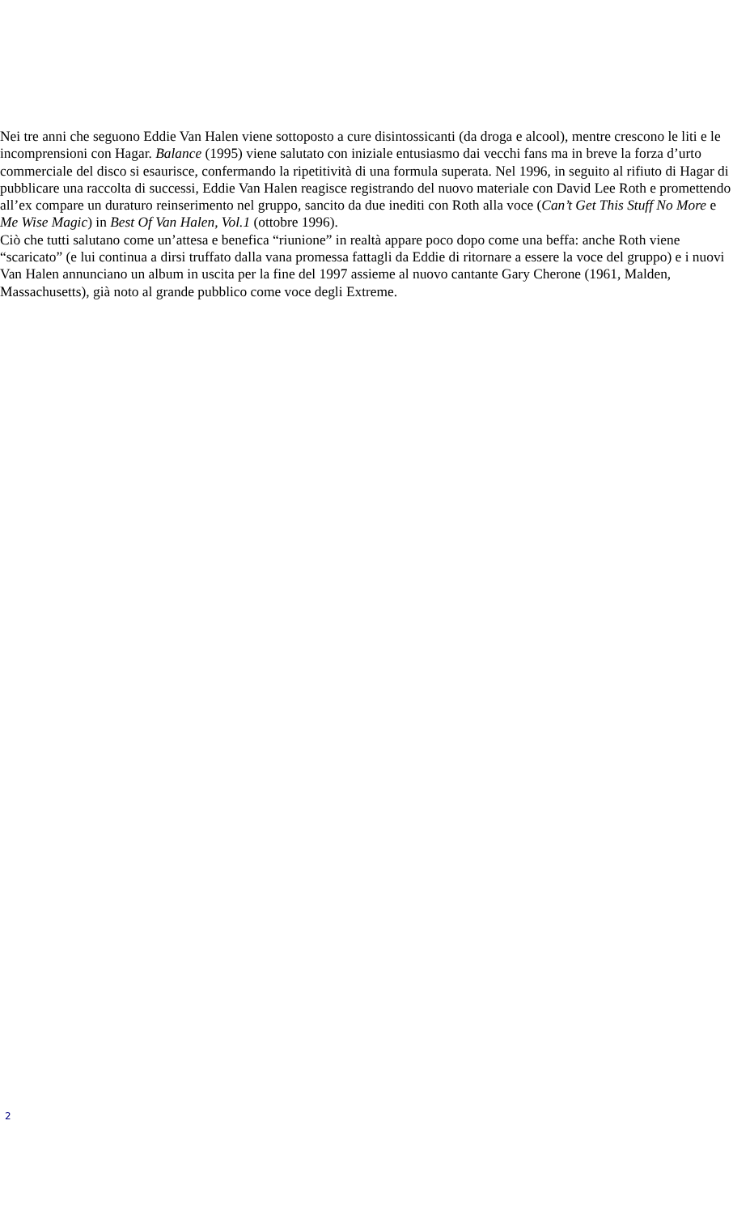Nei tre anni che seguono Eddie Van Halen viene sottoposto a cure disintossicanti (da droga e alcool), mentre crescono le liti e le incomprensioni con Hagar. Balance (1995) viene salutato con iniziale entusiasmo dai vecchi fans ma in breve la forza d’urto commerciale del disco si esaurisce, confermando la ripetitività di una formula superata. Nel 1996, in seguito al rifiuto di Hagar di pubblicare una raccolta di successi, Eddie Van Halen reagisce registrando del nuovo materiale con David Lee Roth e promettendo all’ex compare un duraturo reinserimento nel gruppo, sancito da due inediti con Roth alla voce (Can’t Get This Stuff No More e Me Wise Magic) in Best Of Van Halen, Vol.1 (ottobre 1996).
Ciò che tutti salutano come un’attesa e benefica “riunione” in realtà appare poco dopo come una beffa: anche Roth viene “scaricato” (e lui continua a dirsi truffato dalla vana promessa fattagli da Eddie di ritornare a essere la voce del gruppo) e i nuovi Van Halen annunciano un album in uscita per la fine del 1997 assieme al nuovo cantante Gary Cherone (1961, Malden, Massachusetts), già noto al grande pubblico come voce degli Extreme.
2